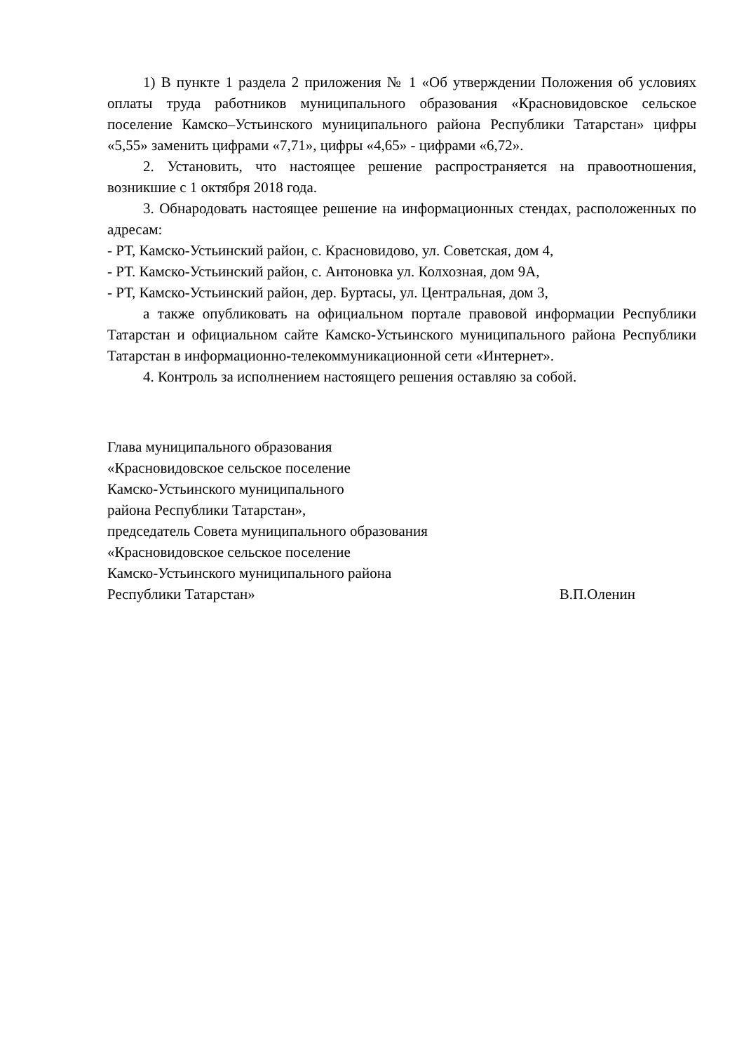1) В пункте 1 раздела 2 приложения № 1 «Об утверждении Положения об условиях оплаты труда работников муниципального образования «Красновидовское сельское поселение Камско–Устьинского муниципального района Республики Татарстан» цифры «5,55» заменить цифрами «7,71», цифры «4,65» - цифрами «6,72».
2. Установить, что настоящее решение распространяется на правоотношения, возникшие с 1 октября 2018 года.
3. Обнародовать настоящее решение на информационных стендах, расположенных по адресам:
- РТ, Камско-Устьинский район, с. Красновидово, ул. Советская, дом 4,
- РТ. Камско-Устьинский район, с. Антоновка ул. Колхозная, дом 9А,
- РТ, Камско-Устьинский район, дер. Буртасы, ул. Центральная, дом 3,
а также опубликовать на официальном портале правовой информации Республики Татарстан и официальном сайте Камско-Устьинского муниципального района Республики Татарстан в информационно-телекоммуникационной сети «Интернет».
4. Контроль за исполнением настоящего решения оставляю за собой.
Глава муниципального образования
«Красновидовское сельское поселение
Камско-Устьинского муниципального
района Республики Татарстан»,
председатель Совета муниципального образования
«Красновидовское сельское поселение
Камско-Устьинского муниципального района
Республики Татарстан» В.П.Оленин